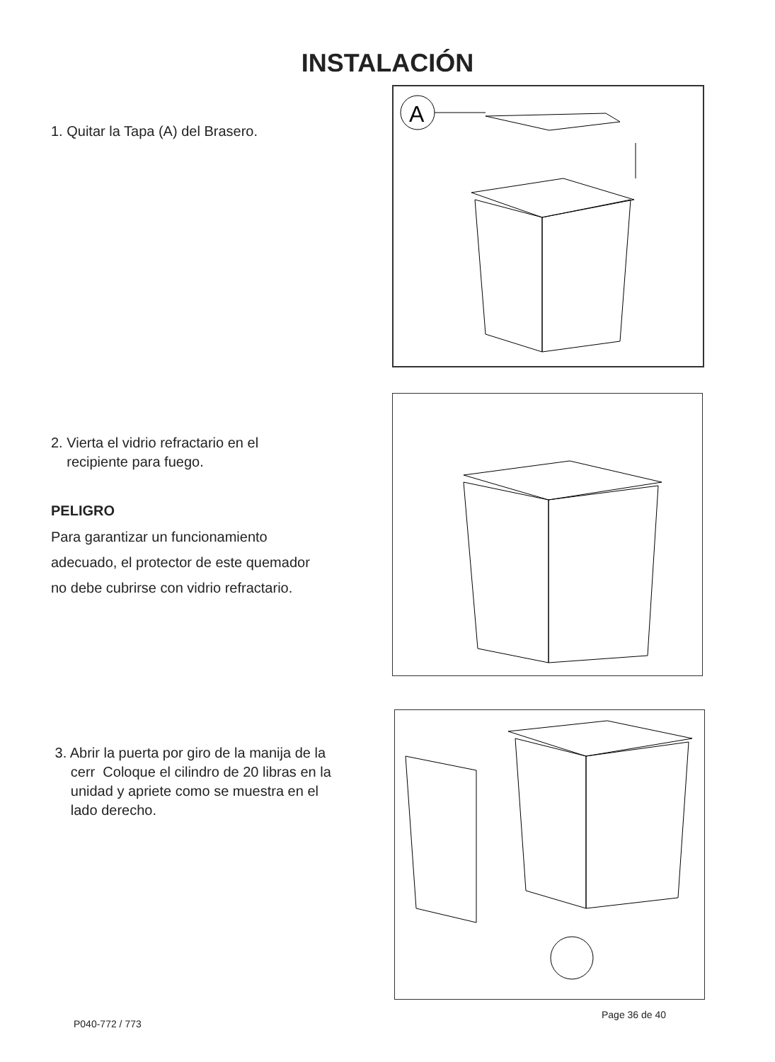INSTALACIÓN
1. Quitar la Tapa (A) del Brasero.
A
2. Vierta el vidrio refractario en el
recipiente para fuego.
PELIGRO
Para garantizar un funcionamiento
adecuado, el protector de este quemador
no debe cubrirse con vidrio refractario.
3. Abrir la puerta por giro de la manija de la
cerr Coloque el cilindro de 20 libras en la
unidad y apriete como se muestra en el
lado derecho.
P040-772 / 773
Page 36 de 40